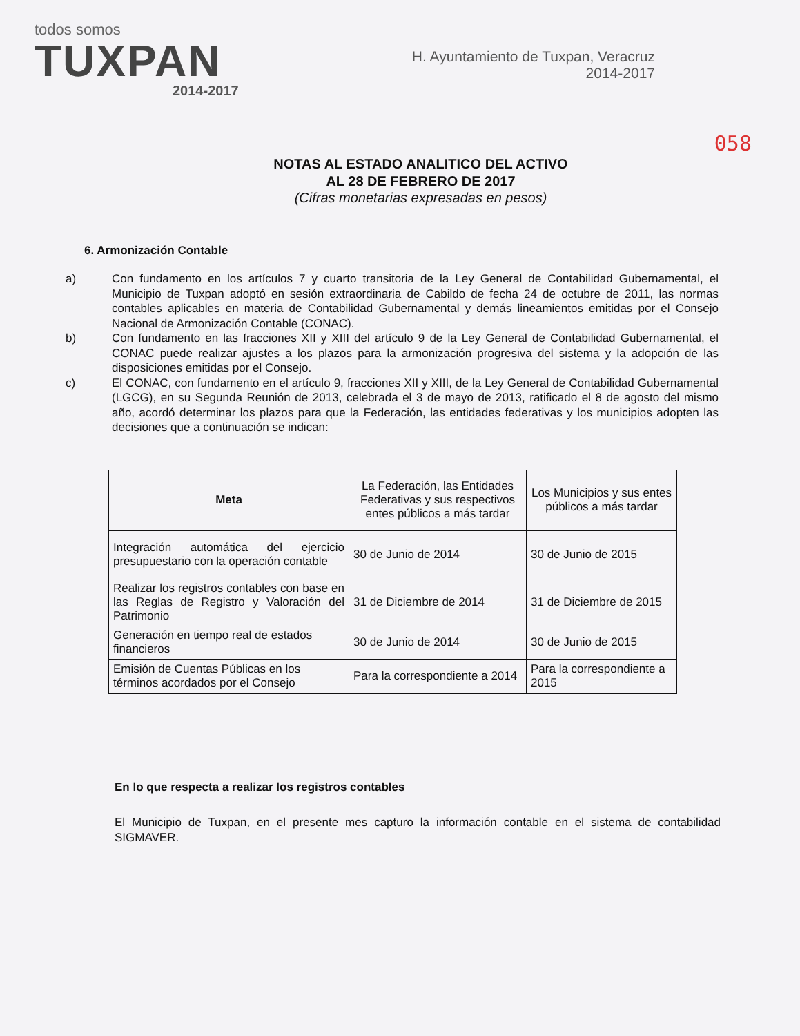todos somos
TUXPAN
2014-2017
H. Ayuntamiento de Tuxpan, Veracruz
2014-2017
058
NOTAS AL ESTADO ANALITICO DEL ACTIVO
AL 28 DE FEBRERO DE 2017
(Cifras monetarias expresadas en pesos)
6. Armonización Contable
a) Con fundamento en los artículos 7 y cuarto transitoria de la Ley General de Contabilidad Gubernamental, el Municipio de Tuxpan adoptó en sesión extraordinaria de Cabildo de fecha 24 de octubre de 2011, las normas contables aplicables en materia de Contabilidad Gubernamental y demás lineamientos emitidas por el Consejo Nacional de Armonización Contable (CONAC).
b) Con fundamento en las fracciones XII y XIII del artículo 9 de la Ley General de Contabilidad Gubernamental, el CONAC puede realizar ajustes a los plazos para la armonización progresiva del sistema y la adopción de las disposiciones emitidas por el Consejo.
c) El CONAC, con fundamento en el artículo 9, fracciones XII y XIII, de la Ley General de Contabilidad Gubernamental (LGCG), en su Segunda Reunión de 2013, celebrada el 3 de mayo de 2013, ratificado el 8 de agosto del mismo año, acordó determinar los plazos para que la Federación, las entidades federativas y los municipios adopten las decisiones que a continuación se indican:
| Meta | La Federación, las Entidades Federativas y sus respectivos entes públicos a más tardar | Los Municipios y sus entes públicos a más tardar |
| --- | --- | --- |
| Integración automática del ejercicio presupuestario con la operación contable | 30 de Junio de 2014 | 30 de Junio de 2015 |
| Realizar los registros contables con base en las Reglas de Registro y Valoración del Patrimonio | 31 de Diciembre de 2014 | 31 de Diciembre de 2015 |
| Generación en tiempo real de estados financieros | 30 de Junio de 2014 | 30 de Junio de 2015 |
| Emisión de Cuentas Públicas en los términos acordados por el Consejo | Para la correspondiente a 2014 | Para la correspondiente a 2015 |
En lo que respecta a realizar los registros contables
El Municipio de Tuxpan, en el presente mes capturo la información contable en el sistema de contabilidad SIGMAVER.